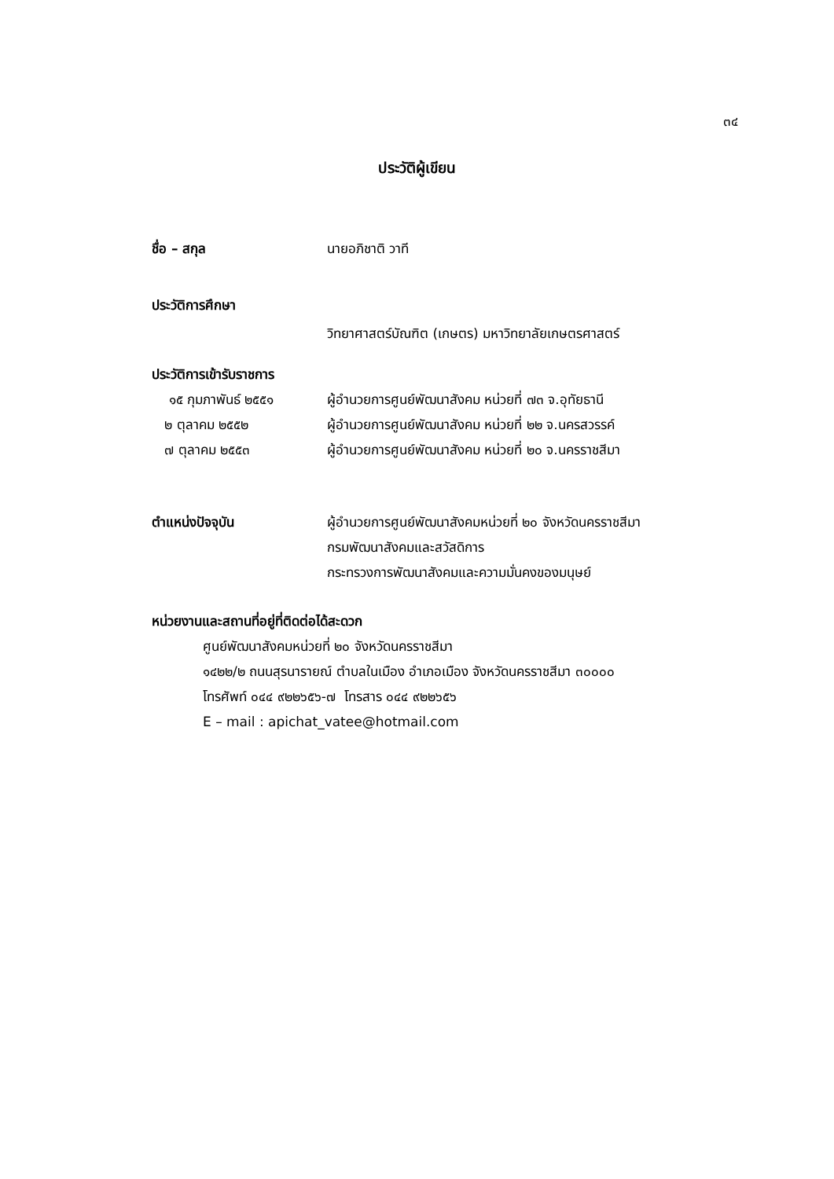๓๔
ประวัติผู้เขียน
ชื่อ – สกุล นายอภิชาติ วาที
ประวัติการศึกษา
วิทยาศาสตร์บัณฑิต (เกษตร) มหาวิทยาลัยเกษตรศาสตร์
ประวัติการเข้ารับราชการ
๑๕ กุมภาพันธ์ ๒๕๕๑ ผู้อำนวยการศูนย์พัฒนาสังคม หน่วยที่ ๗๓ จ.อุทัยธานี
๒ ตุลาคม ๒๕๕๒ ผู้อำนวยการศูนย์พัฒนาสังคม หน่วยที่ ๒๒ จ.นครสวรรค์
๗ ตุลาคม ๒๕๕๓ ผู้อำนวยการศูนย์พัฒนาสังคม หน่วยที่ ๒๐ จ.นครราชสีมา
ตำแหน่งปัจจุบัน ผู้อำนวยการศูนย์พัฒนาสังคมหน่วยที่ ๒๐ จังหวัดนครราชสีมา
กรมพัฒนาสังคมและสวัสดิการ
กระทรวงการพัฒนาสังคมและความมั่นคงของมนุษย์
หน่วยงานและสถานที่อยู่ที่ติดต่อได้สะดวก
ศูนย์พัฒนาสังคมหน่วยที่ ๒๐ จังหวัดนครราชสีมา
๑๔๒๒/๒ ถนนสุรนารายณ์ ตำบลในเมือง อำเภอเมือง จังหวัดนครราชสีมา ๓๐๐๐๐
โทรศัพท์ ๐๔๔ ๙๒๒๖๕๖-๗ โทรสาร ๐๔๔ ๙๒๒๖๕๖
E – mail : apichat_vatee@hotmail.com